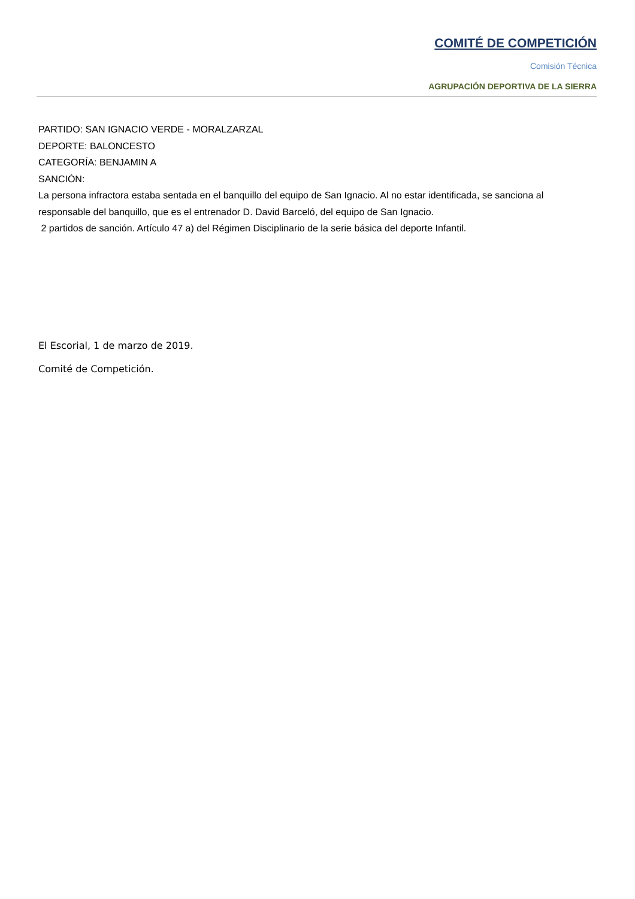COMITÉ DE COMPETICIÓN
Comisión Técnica
AGRUPACIÓN DEPORTIVA DE LA SIERRA
PARTIDO: SAN IGNACIO VERDE - MORALZARZAL
DEPORTE: BALONCESTO
CATEGORÍA: BENJAMIN A
SANCIÓN:
La persona infractora estaba sentada en el banquillo del equipo de San Ignacio. Al no estar identificada, se sanciona al responsable del banquillo, que es el entrenador D. David Barceló, del equipo de San Ignacio.
2 partidos de sanción. Artículo 47 a) del Régimen Disciplinario de la serie básica del deporte Infantil.
El Escorial, 1 de marzo de 2019.
Comité de Competición.